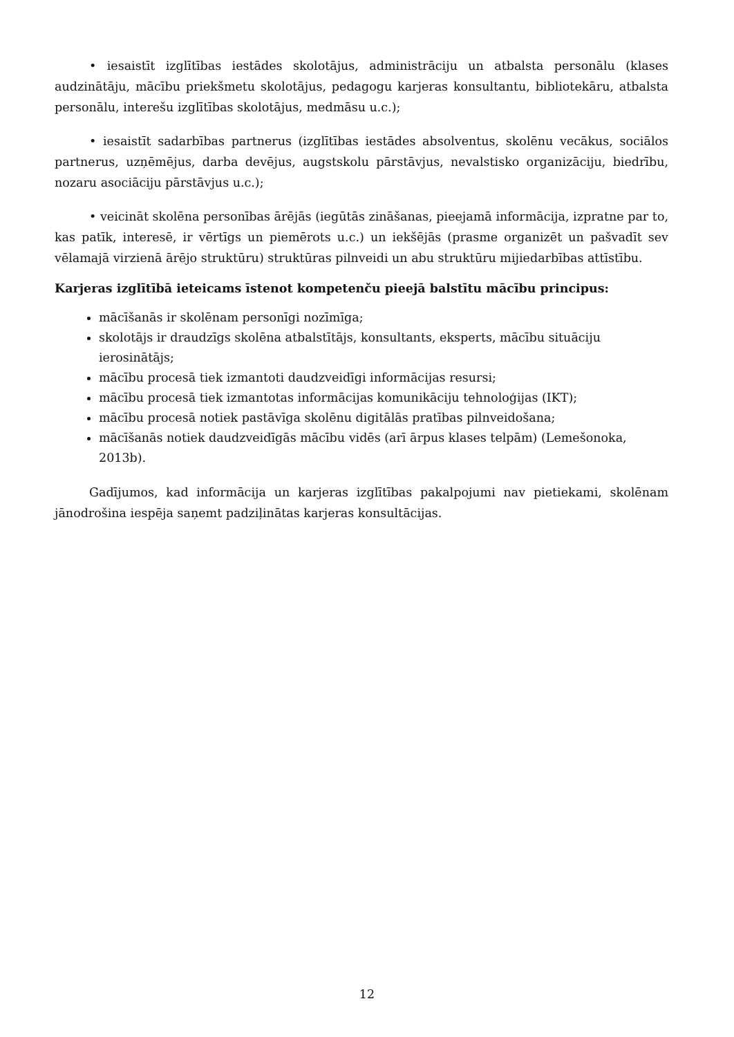• iesaistīt izglītības iestādes skolotājus, administrāciju un atbalsta personālu (klases audzinātāju, mācību priekšmetu skolotājus, pedagogu karjeras konsultantu, bibliotekāru, atbalsta personālu, interešu izglītības skolotājus, medmāsu u.c.);
• iesaistīt sadarbības partnerus (izglītības iestādes absolventus, skolēnu vecākus, sociālos partnerus, uzņēmējus, darba devējus, augstskolu pārstāvjus, nevalstisko organizāciju, biedrību, nozaru asociāciju pārstāvjus u.c.);
• veicināt skolēna personības ārējās (iegūtās zināšanas, pieejamā informācija, izpratne par to, kas patīk, interesē, ir vērtīgs un piemērots u.c.) un iekšējās (prasme organizēt un pašvadīt sev vēlamajā virzienā ārējo struktūru) struktūras pilnveidi un abu struktūru mijiedarbības attīstību.
Karjeras izglītībā ieteicams īstenot kompetenču pieejā balstītu mācību principus:
mācīšanās ir skolēnam personīgi nozīmīga;
skolotājs ir draudzīgs skolēna atbalstītājs, konsultants, eksperts, mācību situāciju ierosinātājs;
mācību procesā tiek izmantoti daudzveidīgi informācijas resursi;
mācību procesā tiek izmantotas informācijas komunikāciju tehnoloģijas (IKT);
mācību procesā notiek pastāvīga skolēnu digitālās pratības pilnveidošana;
mācīšanās notiek daudzveidīgās mācību vidēs (arī ārpus klases telpām) (Lemešonoka, 2013b).
Gadījumos, kad informācija un karjeras izglītības pakalpojumi nav pietiekami, skolēnam jānodrošina iespēja saņemt padziļinātas karjeras konsultācijas.
12